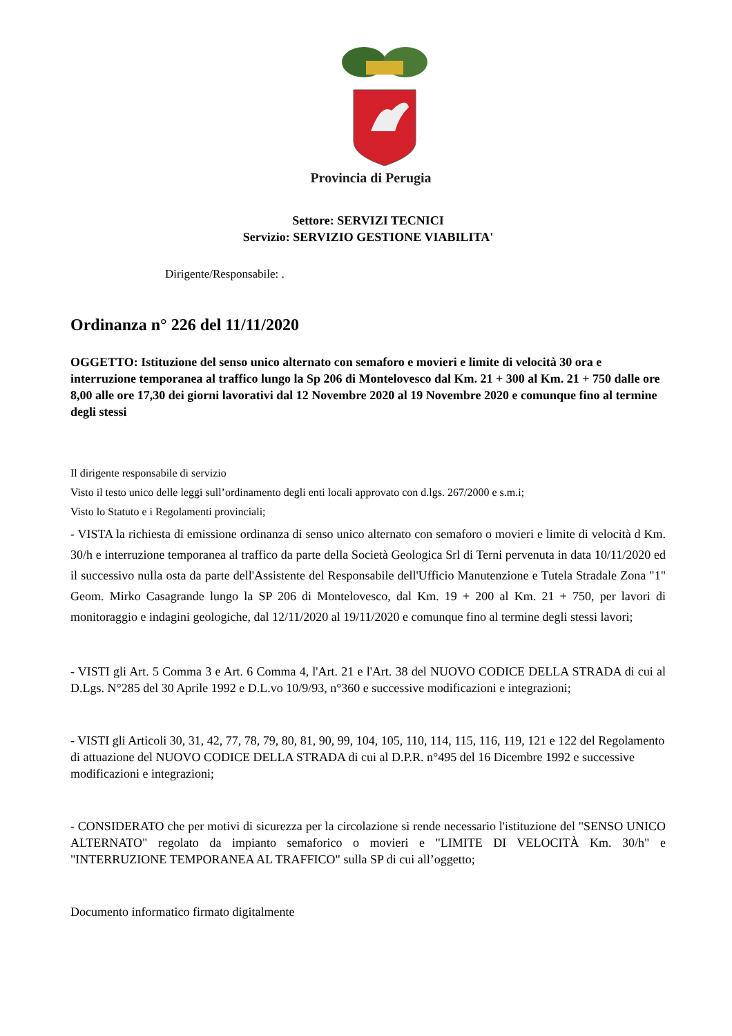Provincia di Perugia
Settore: SERVIZI TECNICI
Servizio: SERVIZIO GESTIONE VIABILITA'
Dirigente/Responsabile: .
Ordinanza n° 226 del 11/11/2020
OGGETTO: Istituzione del senso unico alternato con semaforo e movieri e limite di velocità 30 ora e interruzione temporanea al traffico lungo la Sp 206 di Montelovesco dal Km. 21 + 300 al Km. 21 + 750 dalle ore 8,00 alle ore 17,30 dei giorni lavorativi dal 12 Novembre 2020 al 19 Novembre 2020 e comunque fino al termine degli stessi
Il dirigente responsabile di servizio
Visto il testo unico delle leggi sull’ordinamento degli enti locali approvato con d.lgs. 267/2000 e s.m.i;
Visto lo Statuto e i Regolamenti provinciali;
- VISTA la richiesta di emissione ordinanza di senso unico alternato con semaforo o movieri e limite di velocità d Km. 30/h e interruzione temporanea al traffico da parte della Società Geologica Srl di Terni pervenuta in data 10/11/2020 ed il successivo nulla osta da parte dell'Assistente del Responsabile dell'Ufficio Manutenzione e Tutela Stradale Zona "1" Geom. Mirko Casagrande lungo la SP 206 di Montelovesco, dal Km. 19 + 200 al Km. 21 + 750, per lavori di monitoraggio e indagini geologiche, dal 12/11/2020 al 19/11/2020 e comunque fino al termine degli stessi lavori;
- VISTI gli Art. 5 Comma 3 e Art. 6 Comma 4, l'Art. 21 e l'Art. 38 del NUOVO CODICE DELLA STRADA di cui al D.Lgs. N°285 del 30 Aprile 1992 e D.L.vo 10/9/93, n°360 e successive modificazioni e integrazioni;
- VISTI gli Articoli 30, 31, 42, 77, 78, 79, 80, 81, 90, 99, 104, 105, 110, 114, 115, 116, 119, 121 e 122 del Regolamento di attuazione del NUOVO CODICE DELLA STRADA di cui al D.P.R. n°495 del 16 Dicembre 1992 e successive modificazioni e integrazioni;
- CONSIDERATO che per motivi di sicurezza per la circolazione si rende necessario l'istituzione del "SENSO UNICO ALTERNATO" regolato da impianto semaforico o movieri e "LIMITE DI VELOCITÀ Km. 30/h" e "INTERRUZIONE TEMPORANEA AL TRAFFICO" sulla SP di cui all’oggetto;
Documento informatico firmato digitalmente